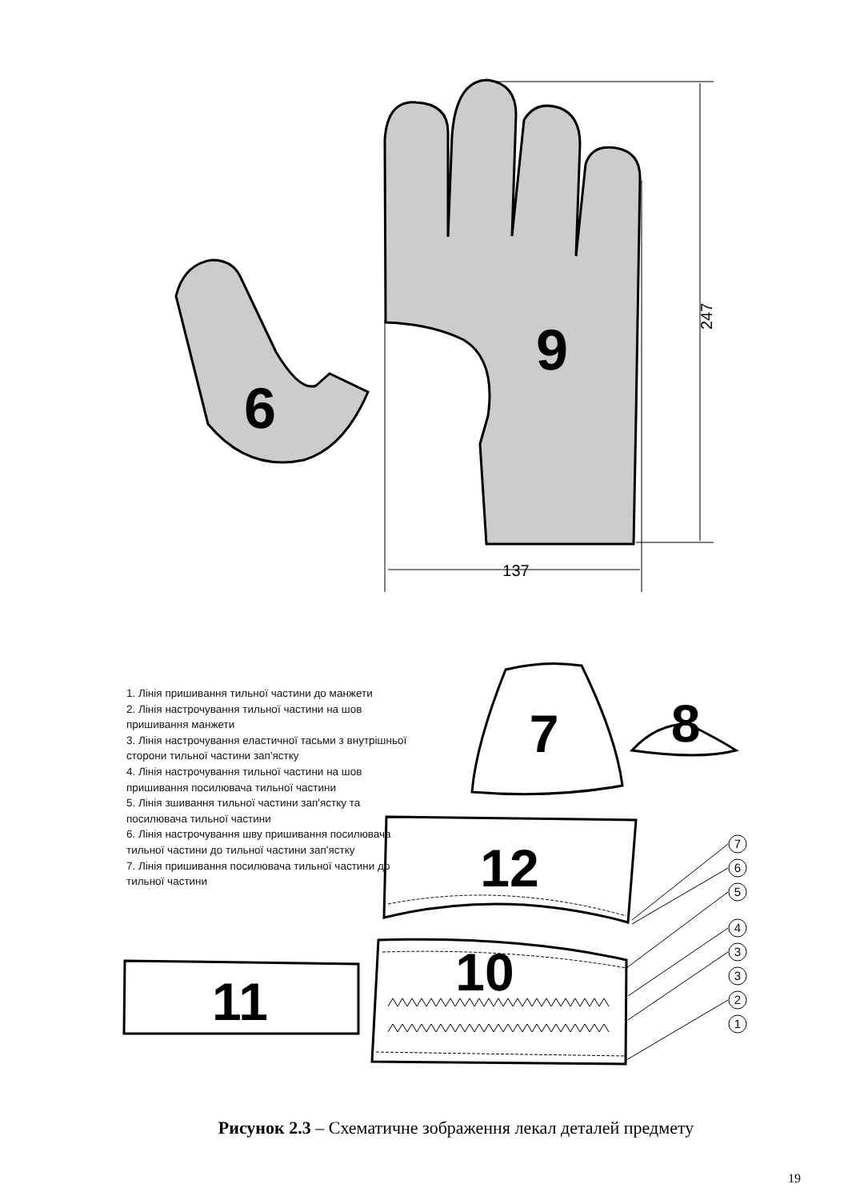137
247
9
6
7
6
5
4
3
3
2
1
7
8
12
10
11
1. Лінія пришивання тильної частини до манжети
2. Лінія настрочування тильної частини на шов пришивання манжети
3. Лінія настрочування еластичної тасьми з внутрішньої сторони тильної частини зап'ястку
4. Лінія настрочування тильної частини на шов пришивання посилювача тильної частини
5. Лінія зшивання тильної частини зап'ястку та посилювача тильної частини
6. Лінія настрочування шву пришивання посилювача тильної частини до тильної частини зап'ястку
7. Лінія пришивання посилювача тильної частини до тильної частини
Рисунок 2.3 – Схематичне зображення лекал деталей предмету
19